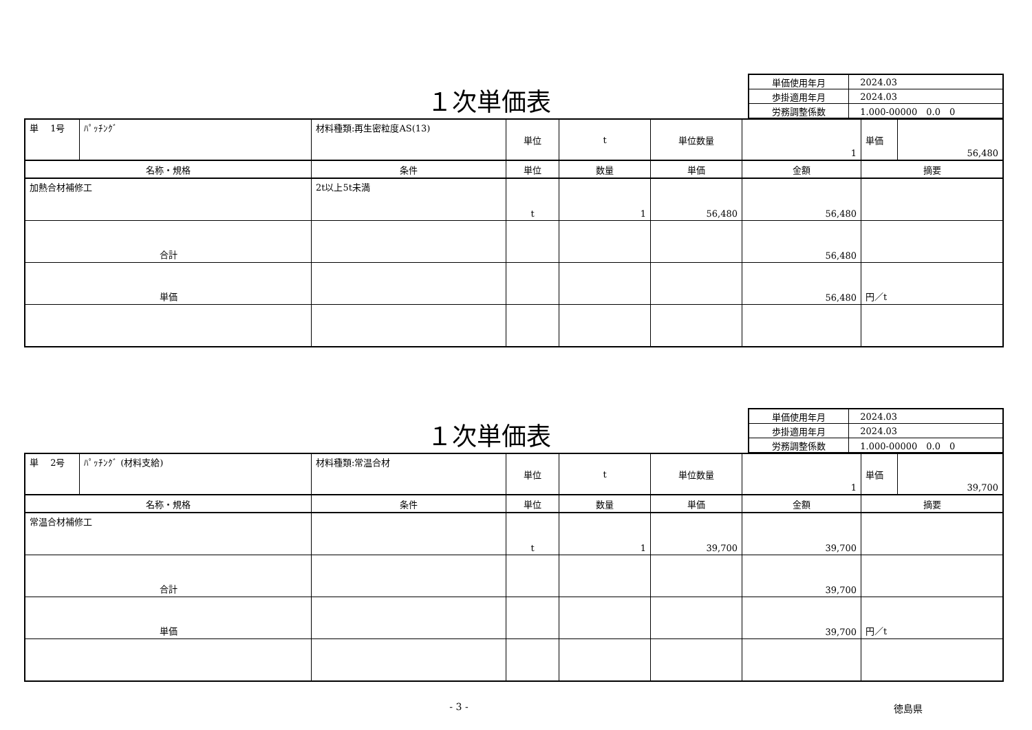１次単価表
| 単価使用年月 | 2024.03 |
| 歩掛適用年月 | 2024.03 |
| 労務調整係数 | 1.000-00000 0.0 0 |
| 単 1号 | ﾊﾟｯﾁﾝｸﾞ | 材料種類:再生密粒度AS(13) | 単位 | t | 単位数量 | 1 | / 単価 / 56,480 / |
| 名称・規格 | | 条件 | 単位 | 数量 | 単価 | 金額 | 摘要 |
| 加熱合材補修工 | | 2t以上5t未満 | t | 1 | 56,480 | 56,480 | |
| 合計 | | | | | | 56,480 | |
| 単価 | | | | | | 56,480 | 円／t |
１次単価表
| 単価使用年月 | 2024.03 |
| 歩掛適用年月 | 2024.03 |
| 労務調整係数 | 1.000-00000 0.0 0 |
| 単 2号 | ﾊﾟｯﾁﾝｸﾞ (材料支給) | 材料種類:常温合材 | 単位 | t | 単位数量 | 1 | / 単価 / 39,700 / |
| 名称・規格 | | 条件 | 単位 | 数量 | 単価 | 金額 | 摘要 |
| 常温合材補修工 | | | t | 1 | 39,700 | 39,700 | |
| 合計 | | | | | | 39,700 | |
| 単価 | | | | | | 39,700 | 円／t |
- 3 - 徳島県